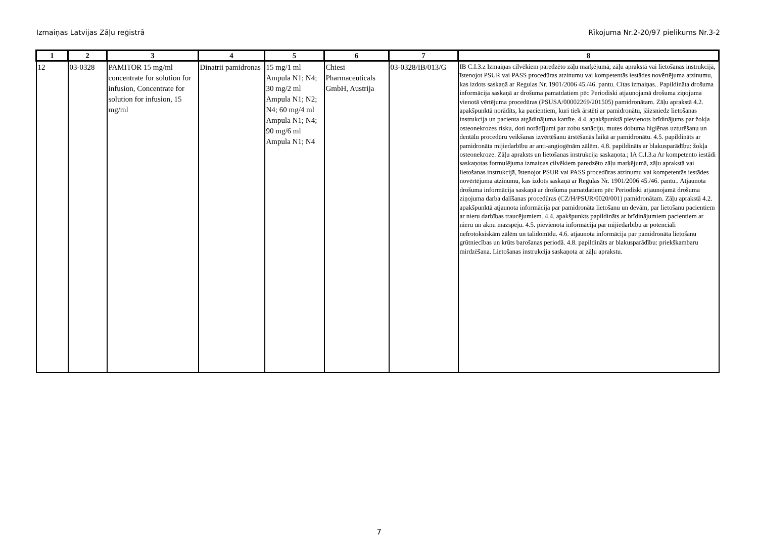Izmaiņas Latvijas Zāļu reģistrā Rīkojuma Nr.2-20/97 pielikums Nr.3-2
| 1 | 2 | 3 | 4 | 5 | 6 | 7 | 8 |
| --- | --- | --- | --- | --- | --- | --- | --- |
| 12 | 03-0328 | PAMITOR 15 mg/ml concentrate for solution for infusion, Concentrate for solution for infusion, 15 mg/ml | Dinatrii pamidronas | 15 mg/1 ml Ampula N1; N4; 30 mg/2 ml Ampula N1; N2; N4; 60 mg/4 ml Ampula N1; N4; 90 mg/6 ml Ampula N1; N4 | Chiesi Pharmaceuticals GmbH, Austrija | 03-0328/IB/013/G | IB C.I.3.z Izmaiņas cilvēkiem paredzēto zāļu marķējumā, zāļu aprakstā vai lietošanas instrukcijā, īstenojot PSUR vai PASS procedūras atzinumu vai kompetentās iestādes novērtējuma atzinumu, kas izdots saskaņā ar Regulas Nr. 1901/2006 45./46. pantu. Citas izmaiņas.. Papildināta drošuma informācija saskaņā ar drošuma pamatdatiem pēc Periodiski atjaunojamā drošuma ziņojuma vienotā vērtējuma procedūras (PSUSA/00002269/201505) pamidronātam. Zāļu aprakstā 4.2. apakšpunktā norādīts, ka pacientiem, kuri tiek ārstēti ar pamidronātu, jāizsniedz lietošanas instrukcija un pacienta atgādinājuma kartīte. 4.4. apakšpunktā pievienots brīdinājums par žokļa osteonekrozes risku, doti norādījumi par zobu sanāciju, mutes dobuma higiēnas uzturēšanu un dentālu procedūru veikšanas izvērtēšanu ārstēšanās laikā ar pamidronātu. 4.5. papildināts ar pamidronāta mijiedarbību ar anti-angiogēnām zālēm. 4.8. papildināts ar blakusparādību: žokļa osteonekroze. Zāļu apraksts un lietošanas instrukcija saskaņota.; IA C.I.3.a Ar kompetento iestādi saskaņotas formulējuma izmaiņas cilvēkiem paredzēto zāļu marķējumā, zāļu aprakstā vai lietošanas instrukcijā, īstenojot PSUR vai PASS procedūras atzinumu vai kompetentās iestādes novērtējuma atzinumu, kas izdots saskaņā ar Regulas Nr. 1901/2006 45./46. pantu.. Atjaunota drošuma informācija saskaņā ar drošuma pamatdatiem pēc Periodiski atjaunojamā drošuma ziņojuma darba dalīšanas procedūras (CZ/H/PSUR/0020/001) pamidronātam. Zāļu aprakstā 4.2. apakšpunktā atjaunota informācija par pamidronāta lietošanu un devām, par lietošanu pacientiem ar nieru darbības traucējumiem. 4.4. apakšpunkts papildināts ar brīdinājumiem pacientiem ar nieru un aknu mazspēju. 4.5. pievienota informācija par mijiedarbību ar potenciāli nefrotoksiskām zālēm un talidomīdu. 4.6. atjaunota informācija par pamidronāta lietošanu grūtniecības un krūts barošanas periodā. 4.8. papildināts ar blakusparādību: priekškambaru mirdzēšana. Lietošanas instrukcija saskaņota ar zāļu aprakstu. |
7